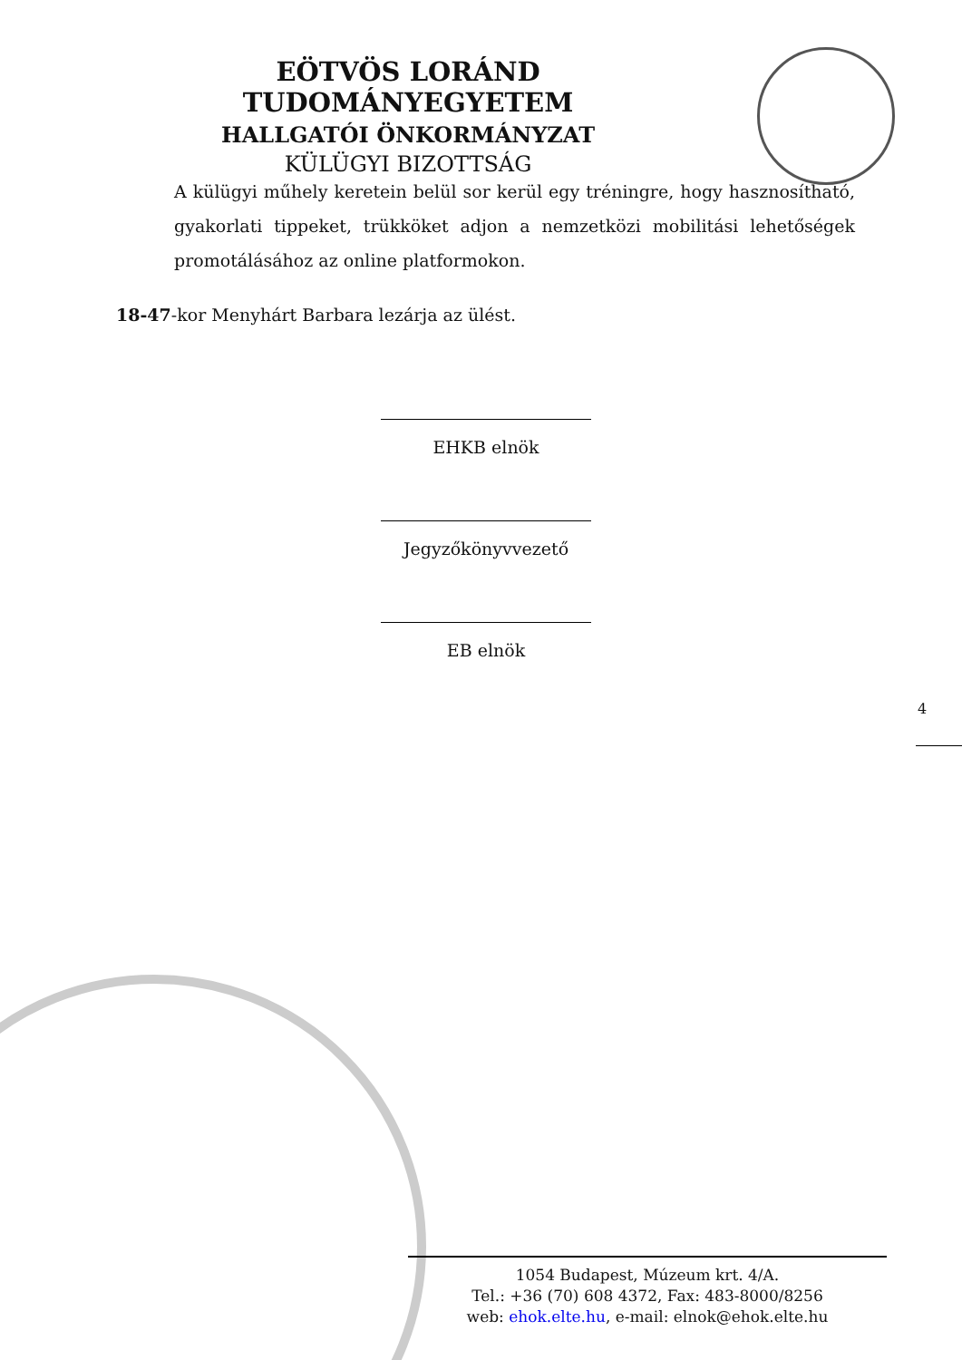EÖTVÖS LORÁND TUDOMÁNYEGYETEM
HALLGATÓI ÖNKORMÁNYZAT
KÜLÜGYI BIZOTTSÁG
A külügyi műhely keretein belül sor kerül egy tréningre, hogy hasznosítható, gyakorlati tippeket, trükköket adjon a nemzetközi mobilitási lehetőségek promotálásához az online platformokon.
18-47-kor Menyhárt Barbara lezárja az ülést.
EHKB elnök
Jegyzőkönyvvezető
EB elnök
4
1054 Budapest, Múzeum krt. 4/A.
Tel.: +36 (70) 608 4372, Fax: 483-8000/8256
web: ehok.elte.hu, e-mail: elnok@ehok.elte.hu